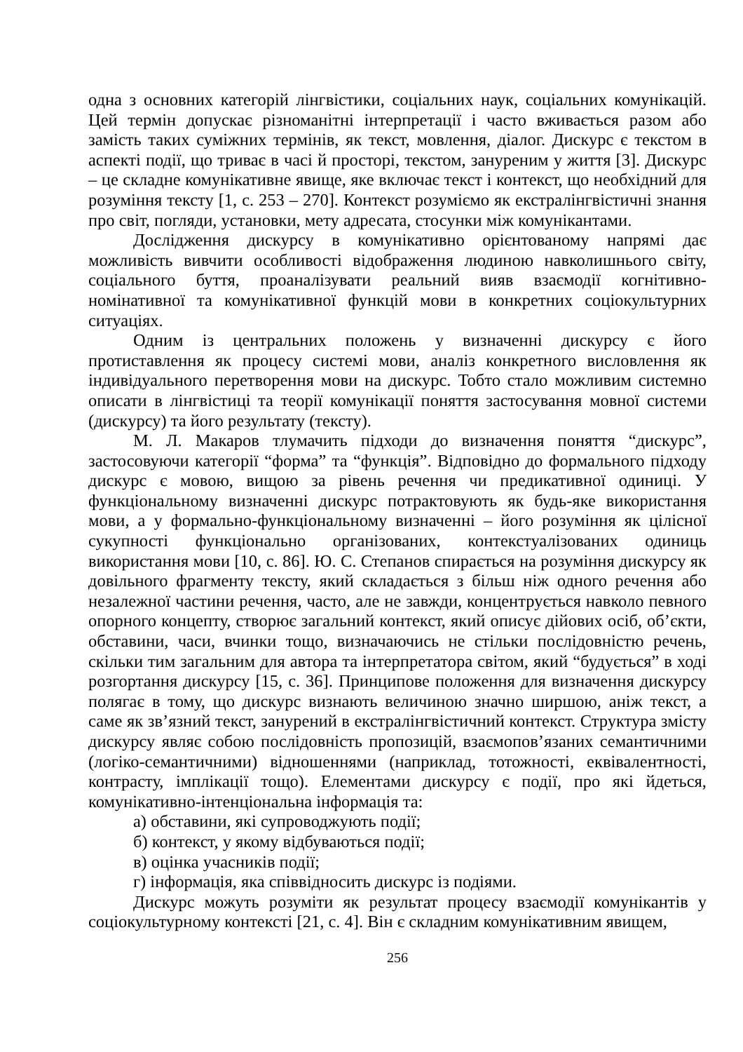одна з основних категорій лінгвістики, соціальних наук, соціальних комунікацій. Цей термін допускає різноманітні інтерпретації і часто вживається разом або замість таких суміжних термінів, як текст, мовлення, діалог. Дискурс є текстом в аспекті події, що триває в часі й просторі, текстом, зануреним у життя [3]. Дискурс – це складне комунікативне явище, яке включає текст і контекст, що необхідний для розуміння тексту [1, с. 253 – 270]. Контекст розуміємо як екстралінгвістичні знання про світ, погляди, установки, мету адресата, стосунки між комунікантами.
Дослідження дискурсу в комунікативно орієнтованому напрямі дає можливість вивчити особливості відображення людиною навколишнього світу, соціального буття, проаналізувати реальний вияв взаємодії когнітивно-номінативної та комунікативної функцій мови в конкретних соціокультурних ситуаціях.
Одним із центральних положень у визначенні дискурсу є його протиставлення як процесу системі мови, аналіз конкретного висловлення як індивідуального перетворення мови на дискурс. Тобто стало можливим системно описати в лінгвістиці та теорії комунікації поняття застосування мовної системи (дискурсу) та його результату (тексту).
М. Л. Макаров тлумачить підходи до визначення поняття “дискурс”, застосовуючи категорії “форма” та “функція”. Відповідно до формального підходу дискурс є мовою, вищою за рівень речення чи предикативної одиниці. У функціональному визначенні дискурс потрактовують як будь-яке використання мови, а у формально-функціональному визначенні – його розуміння як цілісної сукупності функціонально організованих, контекстуалізованих одиниць використання мови [10, с. 86]. Ю. С. Степанов спирається на розуміння дискурсу як довільного фрагменту тексту, який складається з більш ніж одного речення або незалежної частини речення, часто, але не завжди, концентрується навколо певного опорного концепту, створює загальний контекст, який описує дійових осіб, об’єкти, обставини, часи, вчинки тощо, визначаючись не стільки послідовністю речень, скільки тим загальним для автора та інтерпретатора світом, який “будується” в ході розгортання дискурсу [15, с. 36]. Принципове положення для визначення дискурсу полягає в тому, що дискурс визнають величиною значно ширшою, аніж текст, а саме як зв’язний текст, занурений в екстралінгвістичний контекст. Структура змісту дискурсу являє собою послідовність пропозицій, взаємопов’язаних семантичними (логіко-семантичними) відношеннями (наприклад, тотожності, еквівалентності, контрасту, імплікації тощо). Елементами дискурсу є події, про які йдеться, комунікативно-інтенціональна інформація та:
а) обставини, які супроводжують події;
б) контекст, у якому відбуваються події;
в) оцінка учасників події;
г) інформація, яка співвідносить дискурс із подіями.
Дискурс можуть розуміти як результат процесу взаємодії комунікантів у соціокультурному контексті [21, с. 4]. Він є складним комунікативним явищем,
256